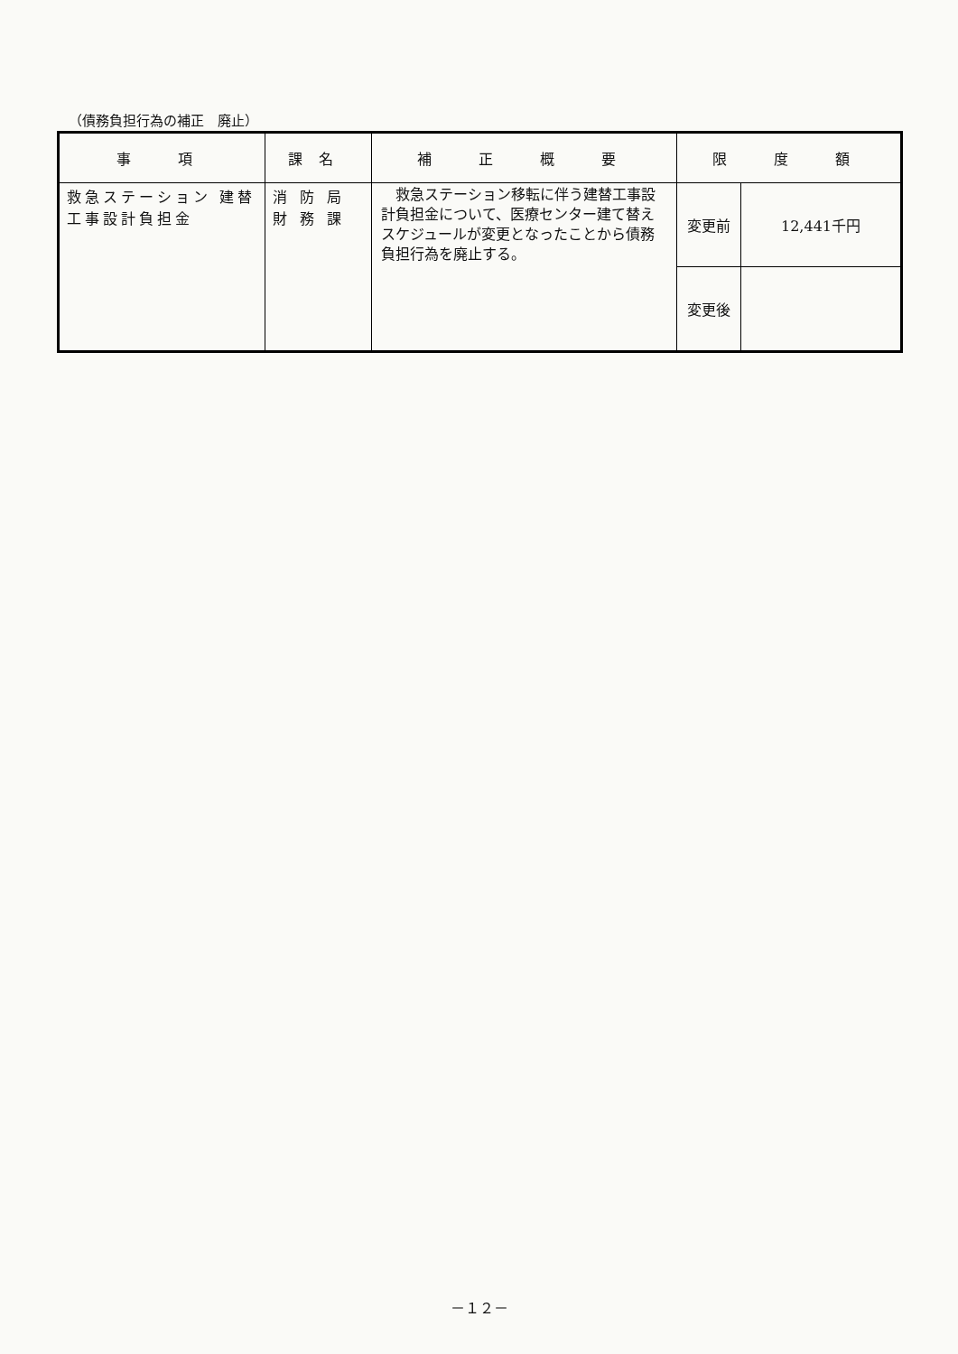（債務負担行為の補正　廃止）
| 事 項 | 課名 | 補 正 概 要 | 限 度 額 | |
| --- | --- | --- | --- | --- |
| 救急ステーション 建替工事設計負担金 | 消防局 財務課 | 救急ステーション移転に伴う建替工事設計負担金について、医療センター建て替えスケジュールが変更となったことから債務負担行為を廃止する。 | 変更前 | 12,441千円 |
| | | | 変更後 | |
－１２－